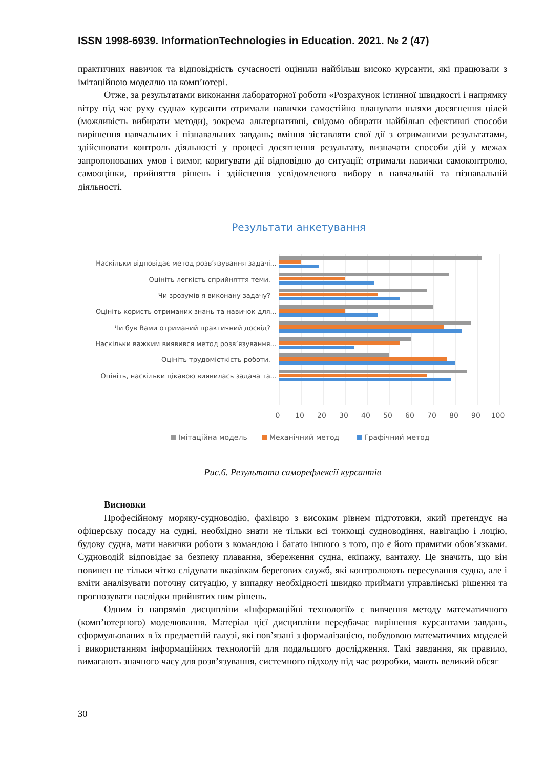ISSN 1998-6939. InformationTechnologies in Education. 2021. № 2 (47)
практичних навичок та відповідність сучасності оцінили найбільш високо курсанти, які працювали з імітаційною моделлю на комп’ютері.
Отже, за результатами виконання лабораторної роботи «Розрахунок істинної швидкості і напрямку вітру під час руху судна» курсанти отримали навички самостійно планувати шляхи досягнення цілей (можливість вибирати методи), зокрема альтернативні, свідомо обирати найбільш ефективні способи вирішення навчальних і пізнавальних завдань; вміння зіставляти свої дії з отриманими результатами, здійснювати контроль діяльності у процесі досягнення результату, визначати способи дій у межах запропонованих умов і вимог, коригувати дії відповідно до ситуації; отримали навички самоконтролю, самооцінки, прийняття рішень і здійснення усвідомленого вибору в навчальній та пізнавальній діяльності.
Результати анкетування
Наскільки відповідає метод розв’язування задачі...
Оцініть легкість сприйняття теми.
Чи зрозумів я виконану задачу?
Оцініть користь отриманих знань та навичок для...
Чи був Вами отриманий практичний досвід?
Наскільки важким виявився метод розв’язування...
Оцініть трудомісткість роботи.
Оцініть, наскільки цікавою виявилась задача та...
0
10
20
30
40
50
60
70
80
90
100
Імітаційна модель
Механічний метод
Графічний метод
Рис.6. Результати саморефлексії курсантів
Висновки
Професійному моряку-судноводію, фахівцю з високим рівнем підготовки, який претендує на офіцерську посаду на судні, необхідно знати не тільки всі тонкощі судноводіння, навігацію і лоцію, будову судна, мати навички роботи з командою і багато іншого з того, що є його прямими обов’язками. Судноводій відповідає за безпеку плавання, збереження судна, екіпажу, вантажу. Це значить, що він повинен не тільки чітко слідувати вказівкам берегових служб, які контролюють пересування судна, але і вміти аналізувати поточну ситуацію, у випадку необхідності швидко приймати управлінські рішення та прогнозувати наслідки прийнятих ним рішень.
Одним із напрямів дисципліни «Інформаційні технології» є вивчення методу математичного (комп’ютерного) моделювання. Матеріал цієї дисципліни передбачає вирішення курсантами завдань, сформульованих в їх предметній галузі, які пов’язані з формалізацією, побудовою математичних моделей і використанням інформаційних технологій для подальшого дослідження. Такі завдання, як правило, вимагають значного часу для розв’язування, системного підходу під час розробки, мають великий обсяг
30